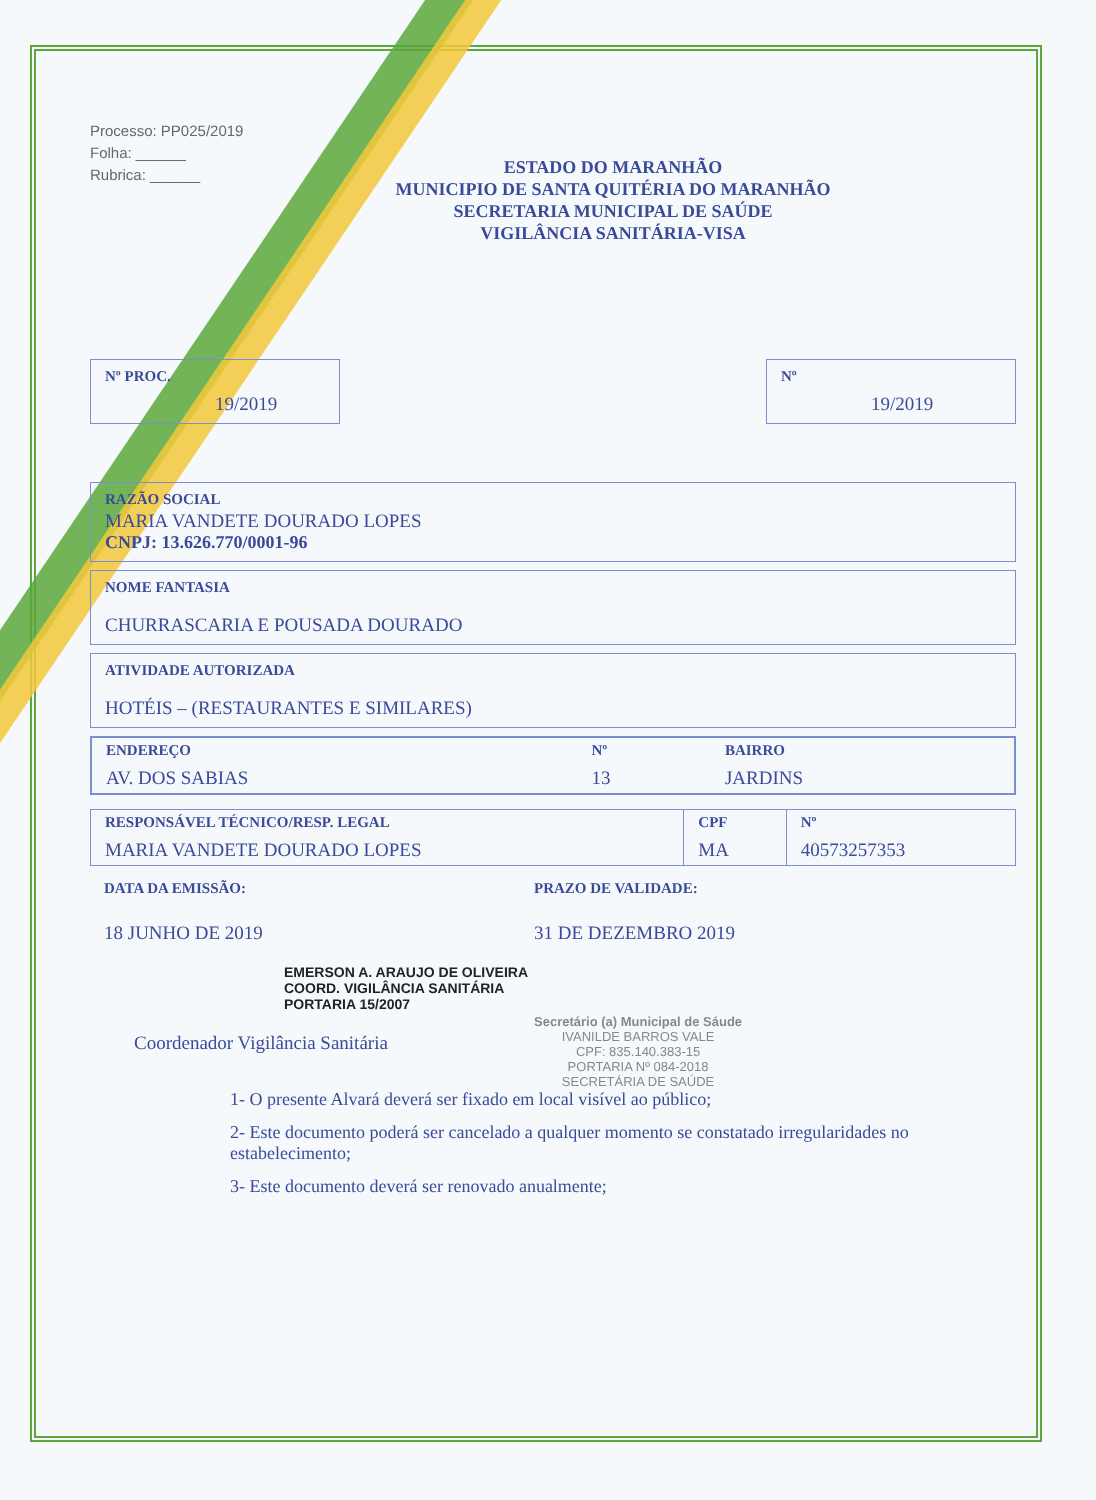Processo: PP025/2019
Folha: ______
Rubrica: ______
ESTADO DO MARANHÃO
MUNICIPIO DE SANTA QUITÉRIA DO MARANHÃO
SECRETARIA MUNICIPAL DE SAÚDE
VIGILÂNCIA SANITÁRIA-VISA
Nº PROC.
19/2019
Nº
19/2019
RAZÃO SOCIAL
MARIA VANDETE DOURADO LOPES
CNPJ: 13.626.770/0001-96
NOME FANTASIA
CHURRASCARIA E POUSADA DOURADO
ATIVIDADE AUTORIZADA
HOTÉIS – (RESTAURANTES E SIMILARES)
| ENDEREÇO | Nº | BAIRRO |
| AV. DOS SABIAS | 13 | JARDINS |
| RESPONSÁVEL TÉCNICO/RESP. LEGAL | CPF | Nº |
| MARIA VANDETE DOURADO LOPES | MA | 40573257353 |
DATA DA EMISSÃO:
18 JUNHO DE 2019
EMERSON A. ARAUJO DE OLIVEIRA
COORD. VIGILÂNCIA SANITÁRIA
PORTARIA 15/2007
Coordenador Vigilância Sanitária
PRAZO DE VALIDADE:
31 DE DEZEMBRO 2019
Secretário (a) Municipal de Sáude
IVANILDE BARROS VALE
CPF: 835.140.383-15
PORTARIA Nº 084-2018
SECRETÁRIA DE SAÚDE
1- O presente Alvará deverá ser fixado em local visível ao público;
2- Este documento poderá ser cancelado a qualquer momento se constatado irregularidades no estabelecimento;
3- Este documento deverá ser renovado anualmente;